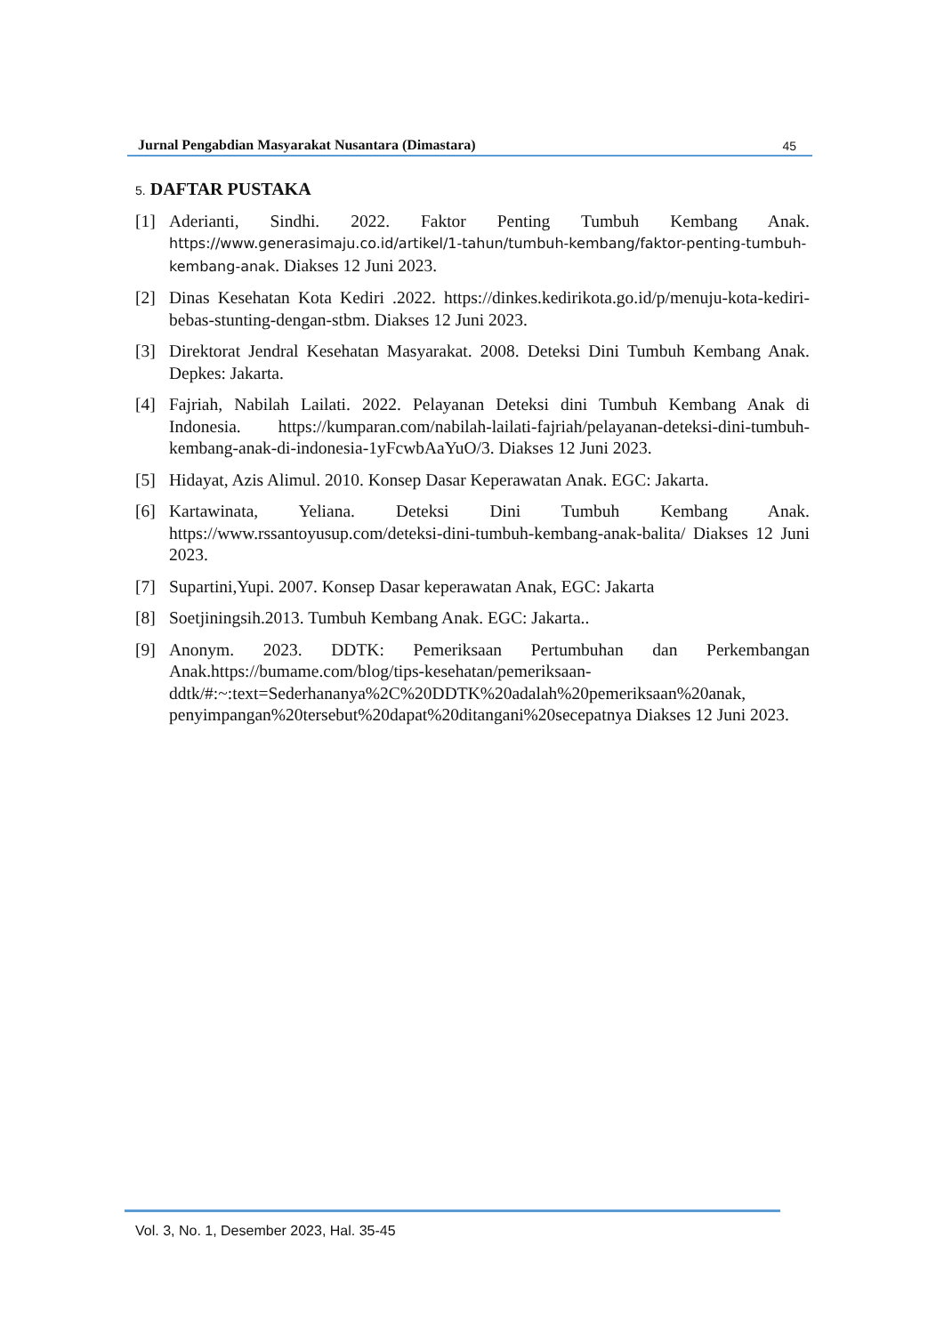Jurnal Pengabdian Masyarakat Nusantara (Dimastara) 45
5. DAFTAR PUSTAKA
[1] Aderianti, Sindhi. 2022. Faktor Penting Tumbuh Kembang Anak. https://www.generasimaju.co.id/artikel/1-tahun/tumbuh-kembang/faktor-penting-tumbuh-kembang-anak. Diakses 12 Juni 2023.
[2] Dinas Kesehatan Kota Kediri .2022. https://dinkes.kedirikota.go.id/p/menuju-kota-kediri-bebas-stunting-dengan-stbm. Diakses 12 Juni 2023.
[3] Direktorat Jendral Kesehatan Masyarakat. 2008. Deteksi Dini Tumbuh Kembang Anak. Depkes: Jakarta.
[4] Fajriah, Nabilah Lailati. 2022. Pelayanan Deteksi dini Tumbuh Kembang Anak di Indonesia. https://kumparan.com/nabilah-lailati-fajriah/pelayanan-deteksi-dini-tumbuh-kembang-anak-di-indonesia-1yFcwbAaYuO/3. Diakses 12 Juni 2023.
[5] Hidayat, Azis Alimul. 2010. Konsep Dasar Keperawatan Anak. EGC: Jakarta.
[6] Kartawinata, Yeliana. Deteksi Dini Tumbuh Kembang Anak. https://www.rssantoyusup.com/deteksi-dini-tumbuh-kembang-anak-balita/ Diakses 12 Juni 2023.
[7] Supartini,Yupi. 2007. Konsep Dasar keperawatan Anak, EGC: Jakarta
[8] Soetjiningsih.2013. Tumbuh Kembang Anak. EGC: Jakarta..
[9] Anonym. 2023. DDTK: Pemeriksaan Pertumbuhan dan Perkembangan Anak.https://bumame.com/blog/tips-kesehatan/pemeriksaan-ddtk/#:~:text=Sederhananya%2C%20DDTK%20adalah%20pemeriksaan%20anak, penyimpangan%20tersebut%20dapat%20ditangani%20secepatnya Diakses 12 Juni 2023.
Vol. 3, No. 1, Desember 2023, Hal. 35-45